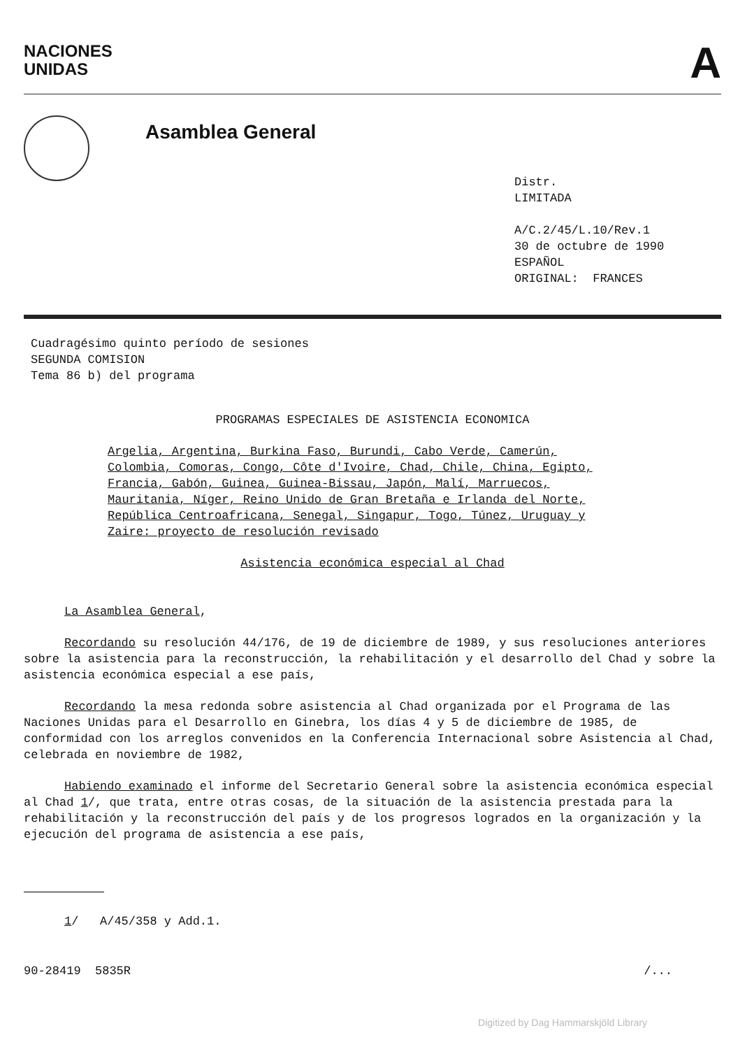NACIONES
UNIDAS
A
Asamblea General
Distr.
LIMITADA
A/C.2/45/L.10/Rev.1
30 de octubre de 1990
ESPAÑOL
ORIGINAL: FRANCES
Cuadragésimo quinto período de sesiones
SEGUNDA COMISION
Tema 86 b) del programa
PROGRAMAS ESPECIALES DE ASISTENCIA ECONOMICA
Argelia, Argentina, Burkina Faso, Burundi, Cabo Verde, Camerún, Colombia, Comoras, Congo, Côte d'Ivoire, Chad, Chile, China, Egipto, Francia, Gabón, Guinea, Guinea-Bissau, Japón, Malí, Marruecos, Mauritania, Níger, Reino Unido de Gran Bretaña e Irlanda del Norte, República Centroafricana, Senegal, Singapur, Togo, Túnez, Uruguay y Zaire: proyecto de resolución revisado
Asistencia económica especial al Chad
La Asamblea General,
Recordando su resolución 44/176, de 19 de diciembre de 1989, y sus resoluciones anteriores sobre la asistencia para la reconstrucción, la rehabilitación y el desarrollo del Chad y sobre la asistencia económica especial a ese país,
Recordando la mesa redonda sobre asistencia al Chad organizada por el Programa de las Naciones Unidas para el Desarrollo en Ginebra, los días 4 y 5 de diciembre de 1985, de conformidad con los arreglos convenidos en la Conferencia Internacional sobre Asistencia al Chad, celebrada en noviembre de 1982,
Habiendo examinado el informe del Secretario General sobre la asistencia económica especial al Chad 1/, que trata, entre otras cosas, de la situación de la asistencia prestada para la rehabilitación y la reconstrucción del país y de los progresos logrados en la organización y la ejecución del programa de asistencia a ese país,
1/ A/45/358 y Add.1.
90-28419 5835R /...
Digitized by Dag Hammarskjöld Library